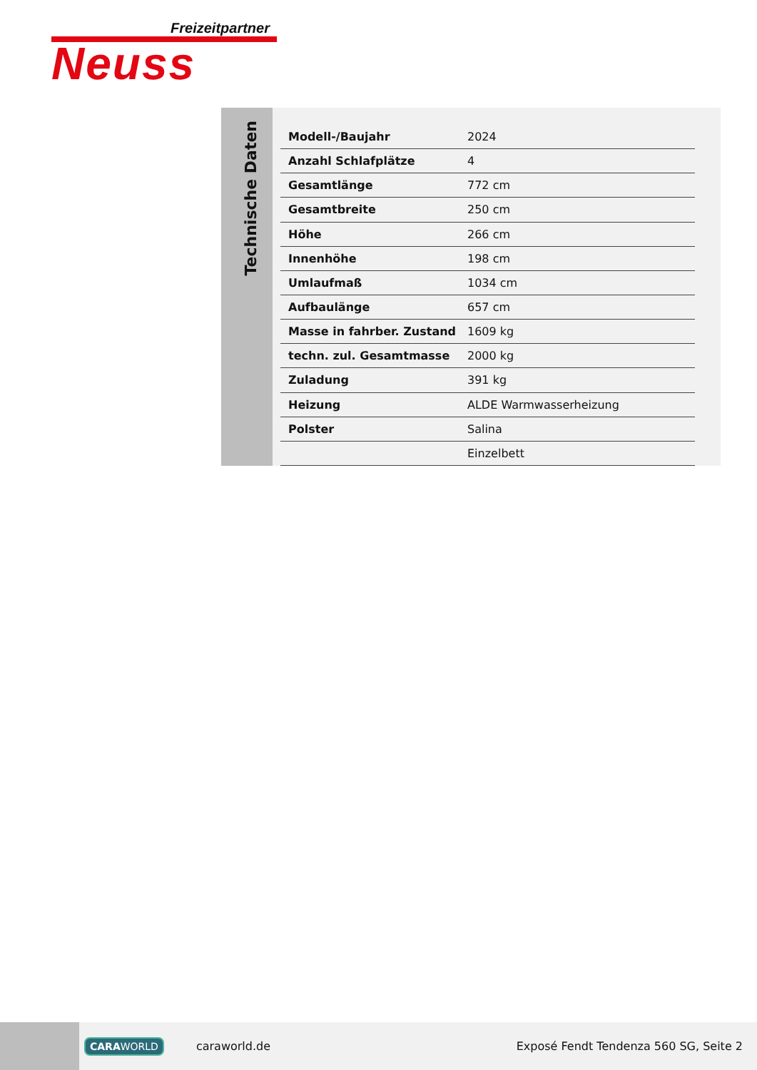Freizeitpartner
Neuss
Technische Daten
| Modell-/Baujahr | 2024 |
| Anzahl Schlafplätze | 4 |
| Gesamtlänge | 772 cm |
| Gesamtbreite | 250 cm |
| Höhe | 266 cm |
| Innenhöhe | 198 cm |
| Umlaufmaß | 1034 cm |
| Aufbaulänge | 657 cm |
| Masse in fahrber. Zustand | 1609 kg |
| techn. zul. Gesamtmasse | 2000 kg |
| Zuladung | 391 kg |
| Heizung | ALDE Warmwasserheizung |
| Polster | Salina |
| | Einzelbett |
CARAWORLD caraworld.de Exposé Fendt Tendenza 560 SG, Seite 2